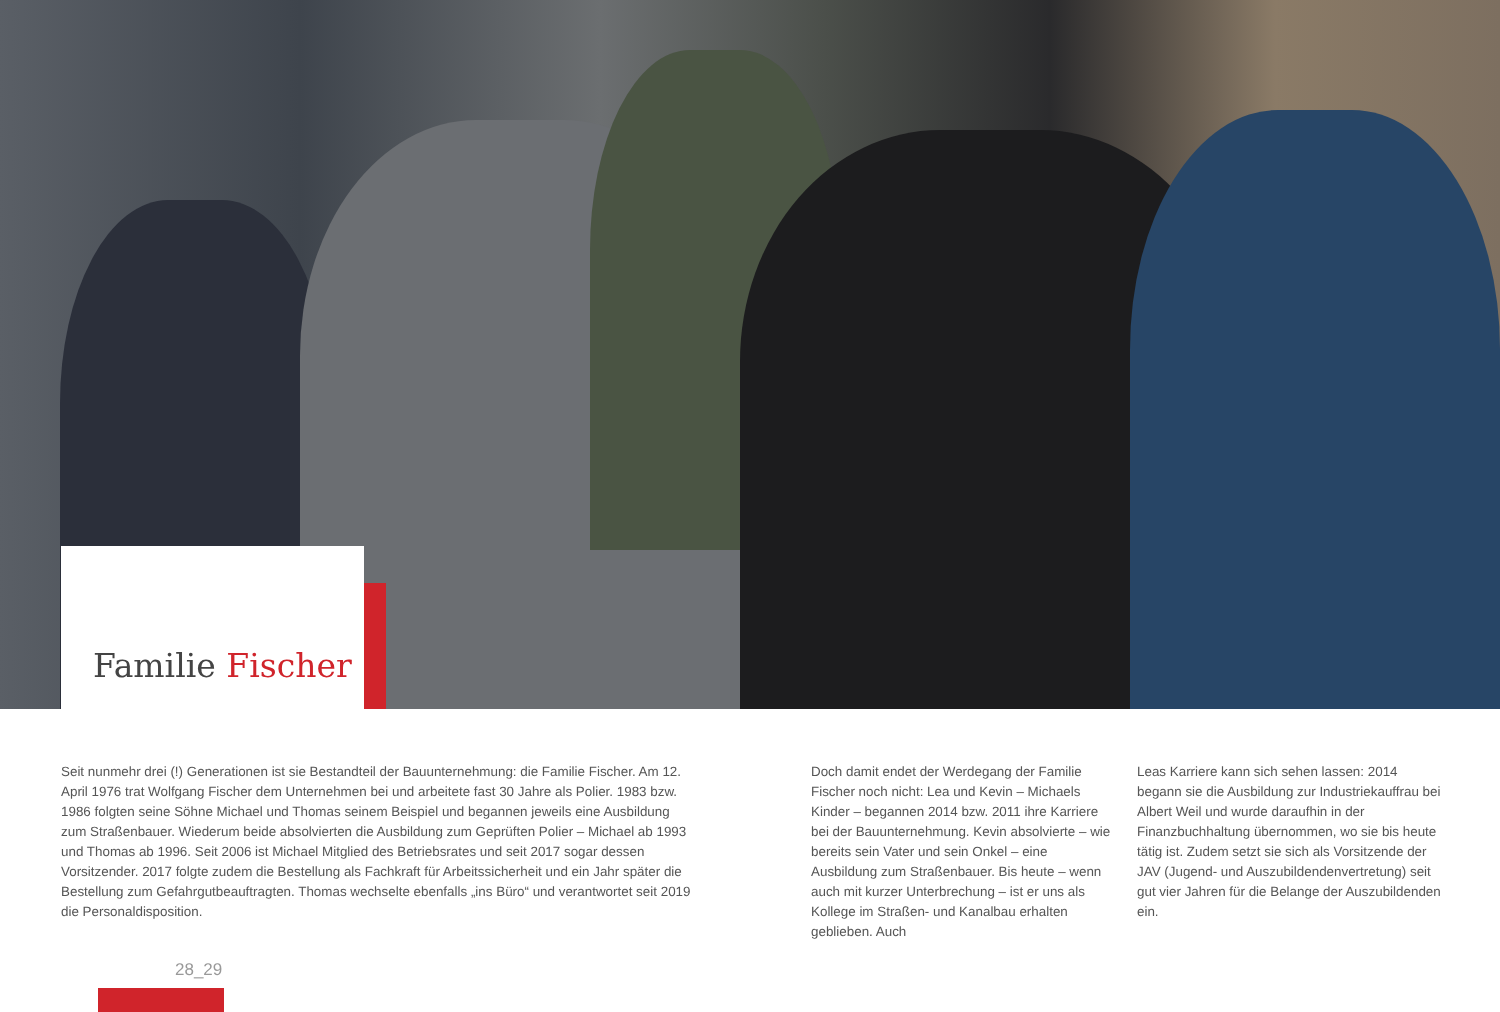Familie Fischer
Seit nunmehr drei (!) Generationen ist sie Bestandteil der Bauunternehmung: die Familie Fischer. Am 12. April 1976 trat Wolfgang Fischer dem Unternehmen bei und arbeitete fast 30 Jahre als Polier. 1983 bzw. 1986 folgten seine Söhne Michael und Thomas seinem Beispiel und begannen jeweils eine Ausbildung zum Straßenbauer. Wiederum beide absolvierten die Ausbildung zum Geprüften Polier – Michael ab 1993 und Thomas ab 1996. Seit 2006 ist Michael Mitglied des Betriebsrates und seit 2017 sogar dessen Vorsitzender. 2017 folgte zudem die Bestellung als Fachkraft für Arbeitssicherheit und ein Jahr später die Bestellung zum Gefahrgutbeauftragten. Thomas wechselte ebenfalls „ins Büro“ und verantwortet seit 2019 die Personaldisposition.
Doch damit endet der Werdegang der Familie Fischer noch nicht: Lea und Kevin – Michaels Kinder – begannen 2014 bzw. 2011 ihre Karriere bei der Bauunternehmung. Kevin absolvierte – wie bereits sein Vater und sein Onkel – eine Ausbildung zum Straßenbauer. Bis heute – wenn auch mit kurzer Unterbrechung – ist er uns als Kollege im Straßen- und Kanalbau erhalten geblieben. Auch
Leas Karriere kann sich sehen lassen: 2014 begann sie die Ausbildung zur Industriekauffrau bei Albert Weil und wurde daraufhin in der Finanzbuchhaltung übernommen, wo sie bis heute tätig ist. Zudem setzt sie sich als Vorsitzende der JAV (Jugend- und Auszubildendenvertretung) seit gut vier Jahren für die Belange der Auszubildenden ein.
28_29